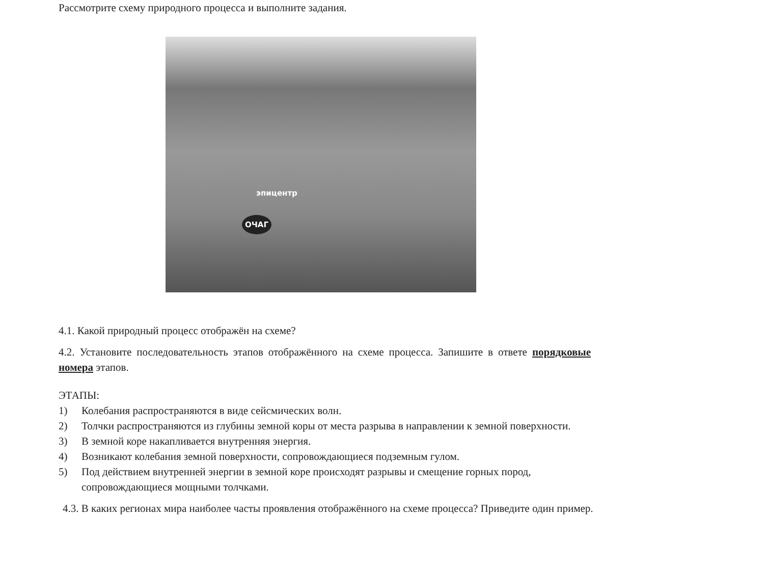Рассмотрите схему природного процесса и выполните задания.
эпицентр
ОЧАГ
4.1. Какой природный процесс отображён на схеме?
4.2. Установите последовательность этапов отображённого на схеме процесса. Запишите в ответе порядковые номера этапов.
ЭТАПЫ:
1) Колебания распространяются в виде сейсмических волн.
2) Толчки распространяются из глубины земной коры от места разрыва в направлении к земной поверхности.
3) В земной коре накапливается внутренняя энергия.
4) Возникают колебания земной поверхности, сопровождающиеся подземным гулом.
5) Под действием внутренней энергии в земной коре происходят разрывы и смещение горных пород, сопровождающиеся мощными толчками.
4.3. В каких регионах мира наиболее часты проявления отображённого на схеме процесса? Приведите один пример.